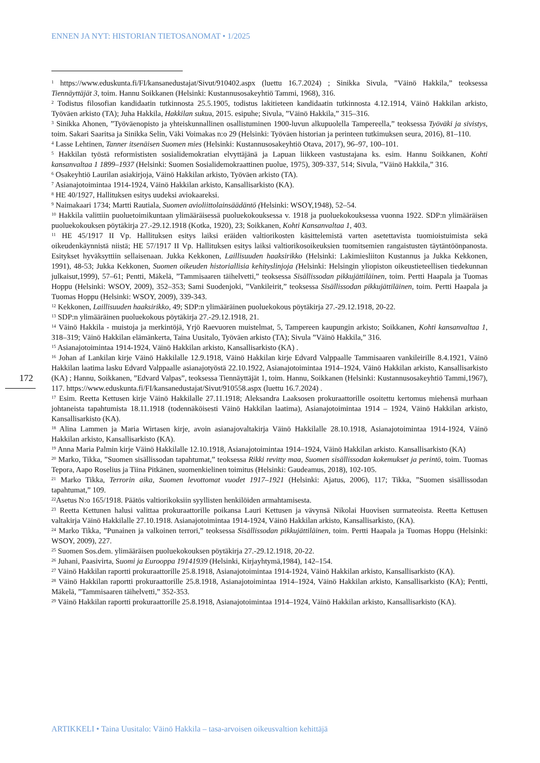ENNEN JA NYT: HISTORIAN TIETOSANOMAT • 1/2025
172
<sup>1</sup> https://www.eduskunta.fi/FI/kansanedustajat/Sivut/910402.aspx (luettu 16.7.2024) ; Sinikka Sivula, ”Väinö Hakkila,” teoksessa Tiennäyttäjät 3, toim. Hannu Soikkanen (Helsinki: Kustannusosakeyhtiö Tammi, 1968), 316.
<sup>2</sup> Todistus filosofian kandidaatin tutkinnosta 25.5.1905, todistus lakitieteen kandidaatin tutkinnosta 4.12.1914, Väinö Hakkilan arkisto, Työväen arkisto (TA); Juha Hakkila, Hakkilan sukua, 2015. esipuhe; Sivula, ”Väinö Hakkila,” 315–316.
<sup>3</sup> Sinikka Ahonen, ”Työväenopisto ja yhteiskunnallinen osallistuminen 1900-luvun alkupuolella Tampereella,” teoksessa Työväki ja sivistys, toim. Sakari Saaritsa ja Sinikka Selin, Väki Voimakas n:o 29 (Helsinki: Työväen historian ja perinteen tutkimuksen seura, 2016), 81–110.
<sup>4</sup> Lasse Lehtinen, Tanner itsenäisen Suomen mies (Helsinki: Kustannusosakeyhtiö Otava, 2017), 96–97, 100–101.
<sup>5</sup> Hakkilan työstä reformististen sosialidemokratian elvyttäjänä ja Lapuan liikkeen vastustajana ks. esim. Hannu Soikkanen, Kohti kansanvaltaa 1 1899–1937 (Helsinki: Suomen Sosialidemokraattinen puolue, 1975), 309-337, 514; Sivula, ”Väinö Hakkila,” 316.
<sup>6</sup> Osakeyhtiö Laurilan asiakirjoja, Väinö Hakkilan arkisto, Työväen arkisto (TA).
<sup>7</sup> Asianajotoimintaa 1914-1924, Väinö Hakkilan arkisto, Kansallisarkisto (KA).
<sup>8</sup> HE 40/1927, Hallituksen esitys uudeksi aviokaareksi.
<sup>9</sup> Naimakaari 1734; Martti Rautiala, Suomen avioliittolainsäädäntö (Helsinki: WSOY,1948), 52–54.
<sup>10</sup> Hakkila valittiin puoluetoimikuntaan ylimääräisessä puoluekokouksessa v. 1918 ja puoluekokouksessa vuonna 1922. SDP:n ylimääräisen puoluekokouksen pöytäkirja 27.-29.12.1918 (Kotka, 1920), 23; Soikkanen, Kohti Kansanvaltaa 1, 403.
<sup>11</sup> HE 45/1917 II Vp. Hallituksen esitys laiksi eräiden valtiorikosten käsittelemistä varten asetettavista tuomioistuimista sekä oikeudenkäynnistä niistä; HE 57/1917 II Vp. Hallituksen esitys laiksi valtiorikosoikeuksien tuomitsemien rangaistusten täytäntöönpanosta. Esitykset hyväksyttiin sellaisenaan. Jukka Kekkonen, Laillisuuden haaksirikko (Helsinki: Lakimiesliiton Kustannus ja Jukka Kekkonen, 1991), 48-53; Jukka Kekkonen, Suomen oikeuden historiallisia kehityslinjoja (Helsinki: Helsingin yliopiston oikeustieteellisen tiedekunnan julkaisut,1999), 57–61; Pentti, Mäkelä, ”Tammisaaren täihelvetti,” teoksessa Sisällissodan pikkujättiläinen, toim. Pertti Haapala ja Tuomas Hoppu (Helsinki: WSOY, 2009), 352–353; Sami Suodenjoki, ”Vankileirit,” teoksessa Sisällissodan pikkujättiläinen, toim. Pertti Haapala ja Tuomas Hoppu (Helsinki: WSOY, 2009), 339-343.
<sup>12</sup> Kekkonen, Laillisuuden haaksirikko, 49; SDP:n ylimääräinen puoluekokous pöytäkirja 27.-29.12.1918, 20-22.
<sup>13</sup> SDP:n ylimääräinen puoluekokous pöytäkirja 27.-29.12.1918, 21.
<sup>14</sup> Väinö Hakkila - muistoja ja merkintöjä, Yrjö Raevuoren muistelmat, 5, Tampereen kaupungin arkisto; Soikkanen, Kohti kansanvaltaa 1, 318–319; Väinö Hakkilan elämänkerta, Taina Uusitalo, Työväen arkisto (TA); Sivula ”Väinö Hakkila,” 316.
<sup>15</sup> Asianajotoimintaa 1914-1924, Väinö Hakkilan arkisto, Kansallisarkisto (KA) .
<sup>16</sup> Johan af Lankilan kirje Väinö Hakkilalle 12.9.1918, Väinö Hakkilan kirje Edvard Valppaalle Tammisaaren vankileirille 8.4.1921, Väinö Hakkilan laatima lasku Edvard Valppaalle asianajotyöstä 22.10.1922, Asianajotoimintaa 1914–1924, Väinö Hakkilan arkisto, Kansallisarkisto (KA) ; Hannu, Soikkanen, ”Edvard Valpas”, teoksessa Tiennäyttäjät 1, toim. Hannu, Soikkanen (Helsinki: Kustannusosakeyhtiö Tammi,1967), 117. https://www.eduskunta.fi/FI/kansanedustajat/Sivut/910558.aspx (luettu 16.7.2024) .
<sup>17</sup> Esim. Reetta Kettusen kirje Väinö Hakkilalle 27.11.1918; Aleksandra Laaksosen prokuraattorille osoitettu kertomus miehensä murhaan johtaneista tapahtumista 18.11.1918 (todennäköisesti Väinö Hakkilan laatima), Asianajotoimintaa 1914 – 1924, Väinö Hakkilan arkisto, Kansallisarkisto (KA).
<sup>18</sup> Alina Lammen ja Maria Wirtasen kirje, avoin asianajovaltakirja Väinö Hakkilalle 28.10.1918, Asianajotoimintaa 1914-1924, Väinö Hakkilan arkisto, Kansallisarkisto (KA).
<sup>19</sup> Anna Maria Palmin kirje Väinö Hakkilalle 12.10.1918, Asianajotoimintaa 1914–1924, Väinö Hakkilan arkisto. Kansallisarkisto (KA)
<sup>20</sup> Marko, Tikka, ”Suomen sisällissodan tapahtumat,” teoksessa Rikki revitty maa, Suomen sisällissodan kokemukset ja perintö, toim. Tuomas Tepora, Aapo Roselius ja Tiina Pitkänen, suomenkielinen toimitus (Helsinki: Gaudeamus, 2018), 102-105.
<sup>21</sup> Marko Tikka, Terrorin aika, Suomen levottomat vuodet 1917–1921 (Helsinki: Ajatus, 2006), 117; Tikka, ”Suomen sisällissodan tapahtumat,” 109.
<sup>22</sup> Asetus N:o 165/1918. Päätös valtiorikoksiin syyllisten henkilöiden armahtamisesta.
<sup>23</sup> Reetta Kettunen halusi valittaa prokuraattorille poikansa Lauri Kettusen ja vävynsä Nikolai Huovisen surmateoista. Reetta Kettusen valtakirja Väinö Hakkilalle 27.10.1918. Asianajotoimintaa 1914-1924, Väinö Hakkilan arkisto, Kansallisarkisto, (KA).
<sup>24</sup> Marko Tikka, ”Punainen ja valkoinen terrori,” teoksessa Sisällissodan pikkujättiläinen, toim. Pertti Haapala ja Tuomas Hoppu (Helsinki: WSOY, 2009), 227.
<sup>25</sup> Suomen Sos.dem. ylimääräisen puoluekokouksen pöytäkirja 27.-29.12.1918, 20-22.
<sup>26</sup> Juhani, Paasivirta, Suomi ja Eurooppa 19141939 (Helsinki, Kirjayhtymä,1984), 142–154.
<sup>27</sup> Väinö Hakkilan raportti prokuraattorille 25.8.1918, Asianajotoimintaa 1914-1924, Väinö Hakkilan arkisto, Kansallisarkisto (KA).
<sup>28</sup> Väinö Hakkilan raportti prokuraattorille 25.8.1918, Asianajotoimintaa 1914–1924, Väinö Hakkilan arkisto, Kansallisarkisto (KA); Pentti, Mäkelä, ”Tammisaaren täihelvetti,” 352-353.
<sup>29</sup> Väinö Hakkilan raportti prokuraattorille 25.8.1918, Asianajotoimintaa 1914–1924, Väinö Hakkilan arkisto, Kansallisarkisto (KA).
ARTIKKELI • Taina Uusitalo: Väinö Hakkila – tasa-arvoisen oikeusvaltion kehittäjä